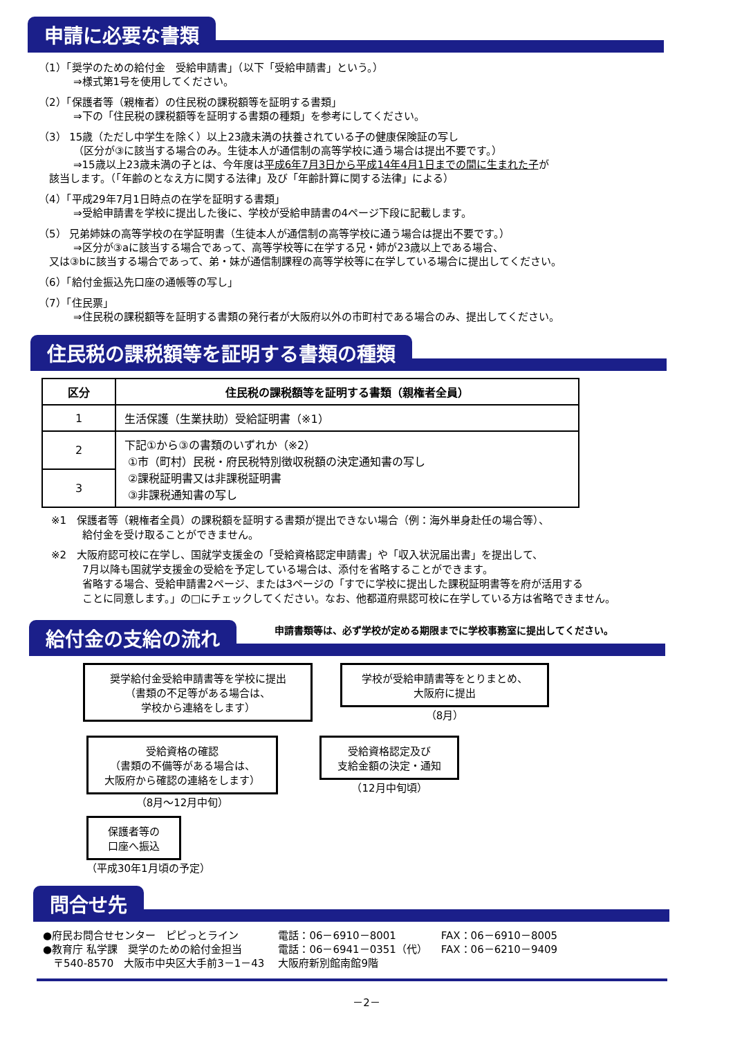申請に必要な書類
（1）「奨学のための給付金　受給申請書」（以下「受給申請書」という。）
⇒様式第1号を使用してください。
（2）「保護者等（親権者）の住民税の課税額等を証明する書類」
⇒下の「住民税の課税額等を証明する書類の種類」を参考にしてください。
（3） 15歳（ただし中学生を除く）以上23歳未満の扶養されている子の健康保険証の写し
（区分が③に該当する場合のみ。生徒本人が通信制の高等学校に通う場合は提出不要です。）
⇒15歳以上23歳未満の子とは、今年度は平成6年7月3日から平成14年4月1日までの間に生まれた子が
　該当します。（「年齢のとなえ方に関する法律」及び「年齢計算に関する法律」による）
（4）「平成29年7月1日時点の在学を証明する書類」
⇒受給申請書を学校に提出した後に、学校が受給申請書の4ページ下段に記載します。
（5） 兄弟姉妹の高等学校の在学証明書（生徒本人が通信制の高等学校に通う場合は提出不要です。）
⇒区分が③aに該当する場合であって、高等学校等に在学する兄・姉が23歳以上である場合、
　又は③bに該当する場合であって、弟・妹が通信制課程の高等学校等に在学している場合に提出してください。
（6）「給付金振込先口座の通帳等の写し」
（7）「住民票」
⇒住民税の課税額等を証明する書類の発行者が大阪府以外の市町村である場合のみ、提出してください。
住民税の課税額等を証明する書類の種類
| 区分 | 住民税の課税額等を証明する書類（親権者全員） |
| --- | --- |
| 1 | 生活保護（生業扶助）受給証明書（※1） |
| 2 | 下記①から③の書類のいずれか（※2） ①市（町村）民税・府民税特別徴収税額の決定通知書の写し ②課税証明書又は非課税証明書 ③非課税通知書の写し |
| 3 | |
※1　保護者等（親権者全員）の課税額を証明する書類が提出できない場合（例：海外単身赴任の場合等）、
　　　給付金を受け取ることができません。
※2　大阪府認可校に在学し、国就学支援金の「受給資格認定申請書」や「収入状況届出書」を提出して、
　　　7月以降も国就学支援金の受給を予定している場合は、添付を省略することができます。
　　　省略する場合、受給申請書2ページ、または3ページの「すでに学校に提出した課税証明書等を府が活用する
　　　ことに同意します。」の□にチェックしてください。なお、他都道府県認可校に在学している方は省略できません。
給付金の支給の流れ
申請書類等は、必ず学校が定める期限までに学校事務室に提出してください。
奨学給付金受給申請書等を学校に提出
（書類の不足等がある場合は、
学校から連絡をします）
学校が受給申請書等をとりまとめ、
大阪府に提出
（8月）
受給資格の確認
（書類の不備等がある場合は、
大阪府から確認の連絡をします）
（8月～12月中旬）
受給資格認定及び
支給金額の決定・通知
（12月中旬頃）
保護者等の
口座へ振込
（平成30年1月頃の予定）
問合せ先
| ●府民お問合せセンター ピピっとライン | 電話：06－6910－8001 | FAX：06－6910－8005 |
| ●教育庁 私学課 奨学のための給付金担当 | 電話：06－6941－0351（代） | FAX：06－6210－9409 |
| 〒540-8570 大阪市中央区大手前3－1－43 | 大阪府新別館南館9階 | |
－2－